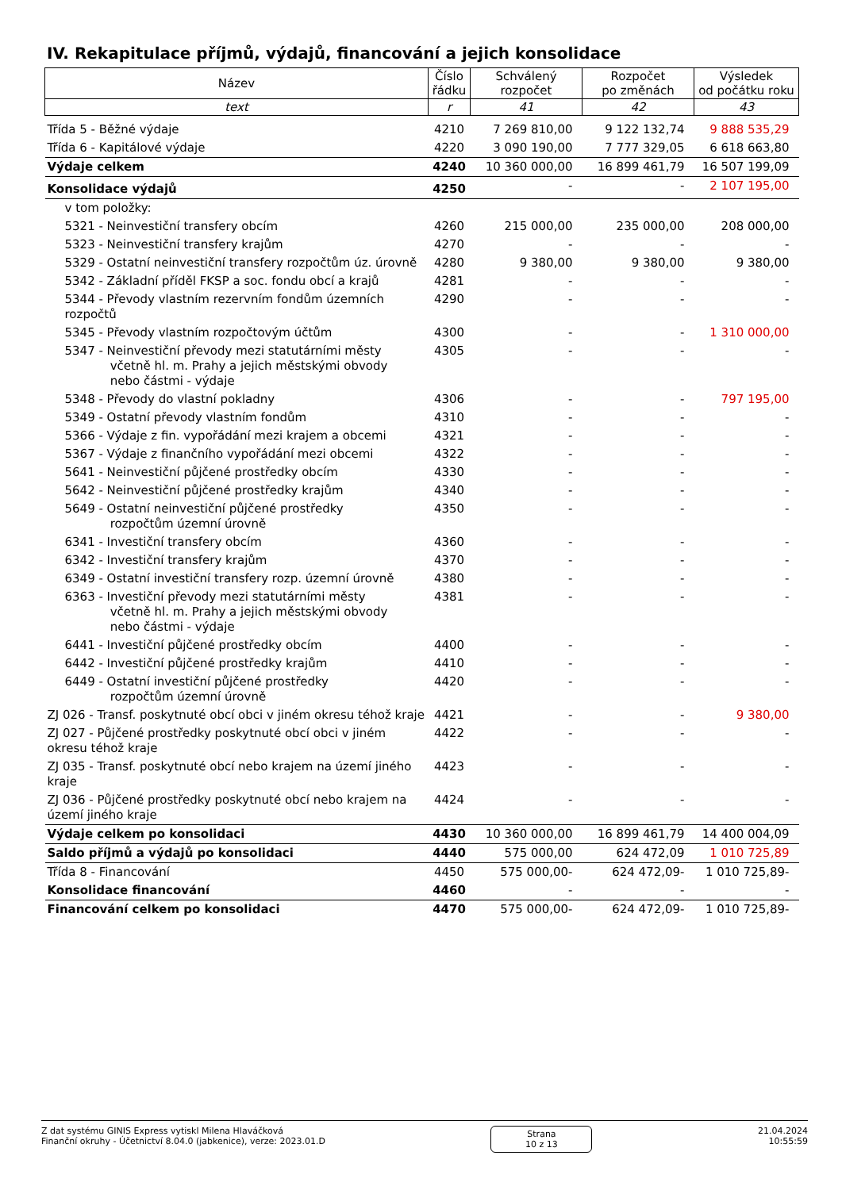IV. Rekapitulace příjmů, výdajů, financování a jejich konsolidace
| Název | Číslo řádku | Schválený rozpočet | Rozpočet po změnách | Výsledek od počátku roku |
| --- | --- | --- | --- | --- |
| text | r | 41 | 42 | 43 |
| Třída 5 - Běžné výdaje | 4210 | 7 269 810,00 | 9 122 132,74 | 9 888 535,29 |
| Třída 6 - Kapitálové výdaje | 4220 | 3 090 190,00 | 7 777 329,05 | 6 618 663,80 |
| Výdaje celkem | 4240 | 10 360 000,00 | 16 899 461,79 | 16 507 199,09 |
| Konsolidace výdajů | 4250 | - | - | 2 107 195,00 |
| v tom položky: | | | | |
| 5321 - Neinvestiční transfery obcím | 4260 | 215 000,00 | 235 000,00 | 208 000,00 |
| 5323 - Neinvestiční transfery krajům | 4270 | - | - | - |
| 5329 - Ostatní neinvestiční transfery rozpočtům úz. úrovně | 4280 | 9 380,00 | 9 380,00 | 9 380,00 |
| 5342 - Základní příděl FKSP a soc. fondu obcí a krajů | 4281 | - | - | - |
| 5344 - Převody vlastním rezervním fondům územních rozpočtů | 4290 | - | - | - |
| 5345 - Převody vlastním rozpočtovým účtům | 4300 | - | - | 1 310 000,00 |
| 5347 - Neinvestiční převody mezi statutárními městy včetně hl. m. Prahy a jejich městskými obvody nebo částmi - výdaje | 4305 | - | - | - |
| 5348 - Převody do vlastní pokladny | 4306 | - | - | 797 195,00 |
| 5349 - Ostatní převody vlastním fondům | 4310 | - | - | - |
| 5366 - Výdaje z fin. vypořádání mezi krajem a obcemi | 4321 | - | - | - |
| 5367 - Výdaje z finančního vypořádání mezi obcemi | 4322 | - | - | - |
| 5641 - Neinvestiční půjčené prostředky obcím | 4330 | - | - | - |
| 5642 - Neinvestiční půjčené prostředky krajům | 4340 | - | - | - |
| 5649 - Ostatní neinvestiční půjčené prostředky rozpočtům územní úrovně | 4350 | - | - | - |
| 6341 - Investiční transfery obcím | 4360 | - | - | - |
| 6342 - Investiční transfery krajům | 4370 | - | - | - |
| 6349 - Ostatní investiční transfery rozp. územní úrovně | 4380 | - | - | - |
| 6363 - Investiční převody mezi statutárními městy včetně hl. m. Prahy a jejich městskými obvody nebo částmi - výdaje | 4381 | - | - | - |
| 6441 - Investiční půjčené prostředky obcím | 4400 | - | - | - |
| 6442 - Investiční půjčené prostředky krajům | 4410 | - | - | - |
| 6449 - Ostatní investiční půjčené prostředky rozpočtům územní úrovně | 4420 | - | - | - |
| ZJ 026 - Transf. poskytnuté obcí obci v jiném okresu téhož kraje | 4421 | - | - | 9 380,00 |
| ZJ 027 - Půjčené prostředky poskytnuté obcí obci v jiném okresu téhož kraje | 4422 | - | - | - |
| ZJ 035 - Transf. poskytnuté obcí nebo krajem na území jiného kraje | 4423 | - | - | - |
| ZJ 036 - Půjčené prostředky poskytnuté obcí nebo krajem na území jiného kraje | 4424 | - | - | - |
| Výdaje celkem po konsolidaci | 4430 | 10 360 000,00 | 16 899 461,79 | 14 400 004,09 |
| Saldo příjmů a výdajů po konsolidaci | 4440 | 575 000,00 | 624 472,09 | 1 010 725,89 |
| Třída 8 - Financování | 4450 | 575 000,00- | 624 472,09- | 1 010 725,89- |
| Konsolidace financování | 4460 | - | - | - |
| Financování celkem po konsolidaci | 4470 | 575 000,00- | 624 472,09- | 1 010 725,89- |
Z dat systému GINIS Express vytiskl Milena Hlaváčková
Finanční okruhy - Účetnictví 8.04.0 (jabkenice), verze: 2023.01.D
Strana
10 z 13
21.04.2024
10:55:59